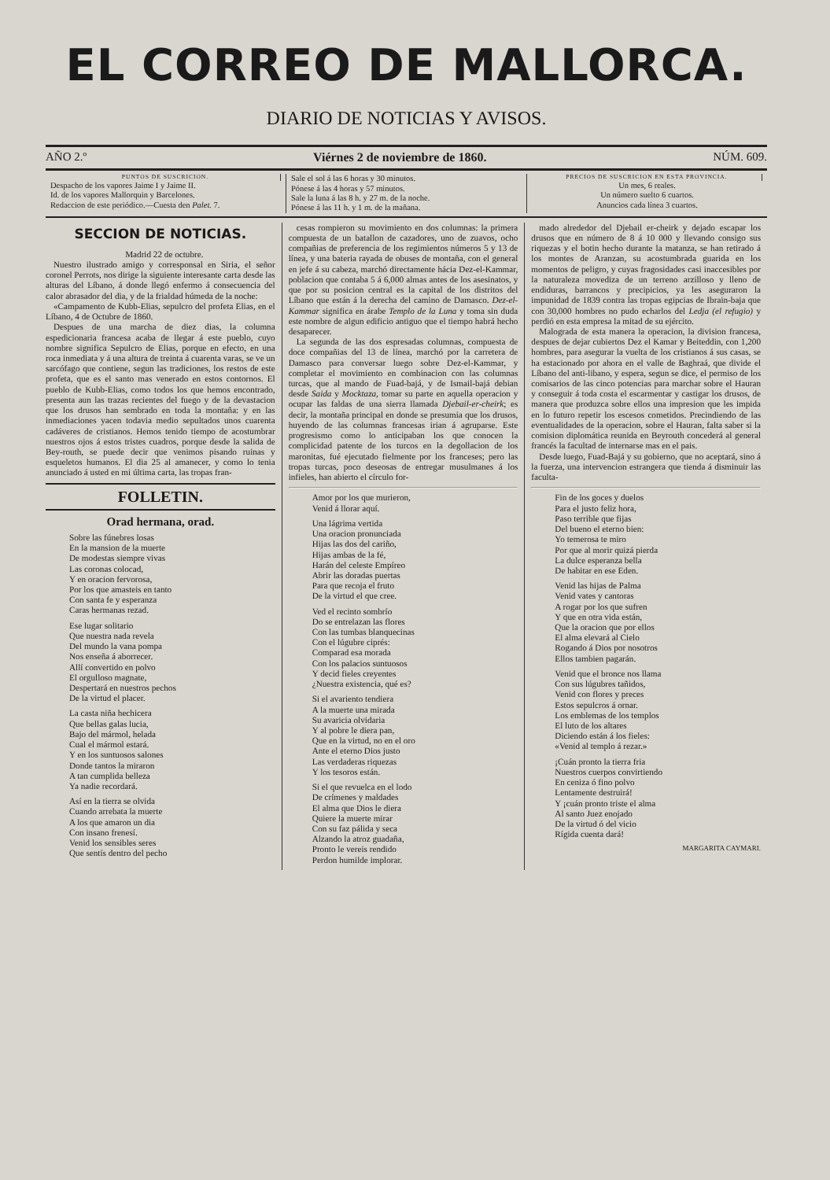EL CORREO DE MALLORCA.
DIARIO DE NOTICIAS Y AVISOS.
AÑO 2.º Viérnes 2 de noviembre de 1860. NÚM. 609.
PUNTOS DE SUSCRICION.
Despacho de los vapores Jaime I y Jaime II.
Id. de los vapores Mallorquin y Barcelones.
Redaccion de este periódico.—Cuesta den Palet. 7.
Sale el sol á las 6 horas y 30 minutos.
Pónese á las 4 horas y 57 minutos.
Sale la luna á las 8 h. y 27 m. de la noche.
Pónese á las 11 h. y 1 m. de la mañana.
PRECIOS DE SUSCRICION EN ESTA PROVINCIA.
Un mes, 6 reales.
Un número suelto 6 cuartos.
Anuncios cada línea 3 cuartos.
SECCION DE NOTICIAS.
Madrid 22 de octubre.
Nuestro ilustrado amigo y corresponsal en Siria, el señor coronel Perrots, nos dirige la siguiente interesante carta desde las alturas del Líbano, á donde llegó enfermo á consecuencia del calor abrasador del dia, y de la frialdad húmeda de la noche:
«Campamento de Kubb-Elias, sepulcro del profeta Elias, en el Líbano, 4 de Octubre de 1860.
Despues de una marcha de diez dias, la columna espedicionaria francesa acaba de llegar á este pueblo, cuyo nombre significa Sepulcro de Elias, porque en efecto, en una roca inmediata y á una altura de treinta á cuarenta varas, se ve un sarcófago que contiene, segun las tradiciones, los restos de este profeta, que es el santo mas venerado en estos contornos. El pueblo de Kubb-Elias, como todos los que hemos encontrado, presenta aun las trazas recientes del fuego y de la devastacion que los drusos han sembrado en toda la montaña: y en las inmediaciones yacen todavia medio sepultados unos cuarenta cadáveres de cristianos. Hemos tenido tiempo de acostumbrar nuestros ojos á estos tristes cuadros, porque desde la salida de Bey-routh, se puede decir que venimos pisando ruinas y esqueletos humanos. El dia 25 al amanecer, y como lo tenia anunciado á usted en mi última carta, las tropas fran-
FOLLETIN.
Orad hermana, orad.
Sobre las fúnebres losas
En la mansion de la muerte
De modestas siempre vivas
Las coronas colocad,
Y en oracion fervorosa,
Por los que amasteis en tanto
Con santa fe y esperanza
Caras hermanas rezad.
Ese lugar solitario
Que nuestra nada revela
Del mundo la vana pompa
Nos enseña á aborrecer.
Allí convertido en polvo
El orgulloso magnate,
Despertará en nuestros pechos
De la virtud el placer.
La casta niña hechicera
Que bellas galas lucia,
Bajo del mármol, helada
Cual el mármol estará.
Y en los suntuosos salones
Donde tantos la miraron
A tan cumplida belleza
Ya nadie recordará.
Así en la tierra se olvida
Cuando arrebata la muerte
A los que amaron un dia
Con insano frenesí.
Venid los sensibles seres
Que sentís dentro del pecho
cesas rompieron su movimiento en dos columnas: la primera compuesta de un batallon de cazadores, uno de zuavos, ocho compañias de preferencia de los regimientos números 5 y 13 de línea, y una bateria rayada de obuses de montaña, con el general en jefe á su cabeza, marchó directamente hácia Dez-el-Kammar, poblacion que contaba 5 á 6,000 almas antes de los asesinatos, y que por su posicion central es la capital de los distritos del Líbano que están á la derecha del camino de Damasco. Dez-el-Kammar significa en árabe Templo de la Luna y toma sin duda este nombre de algun edificio antiguo que el tiempo habrá hecho desaparecer.
La segunda de las dos espresadas columnas, compuesta de doce compañias del 13 de línea, marchó por la carretera de Damasco para conversar luego sobre Dez-el-Kammar, y completar el movimiento en combinacion con las columnas turcas, que al mando de Fuad-bajá, y de Ismail-bajá debian desde Saida y Mocktaza, tomar su parte en aquella operacion y ocupar las faldas de una sierra llamada Djebail-er-cheirk; es decir, la montaña principal en donde se presumia que los drusos, huyendo de las columnas francesas irian á agruparse. Este progresismo como lo anticipaban los que conocen la complicidad patente de los turcos en la degollacion de los maronitas, fué ejecutado fielmente por los franceses; pero las tropas turcas, poco deseosas de entregar musulmanes á los infieles, han abierto el círculo for-
Amor por los que murieron,
Venid á llorar aquí.
Una lágrima vertida
Una oracion pronunciada
Hijas las dos del cariño,
Hijas ambas de la fé,
Harán del celeste Empíreo
Abrir las doradas puertas
Para que recoja el fruto
De la virtud el que cree.
Ved el recinto sombrío
Do se entrelazan las flores
Con las tumbas blanquecinas
Con el lúgubre ciprés:
Comparad esa morada
Con los palacios suntuosos
Y decid fieles creyentes
¿Nuestra existencia, qué es?
Si el avariento tendiera
A la muerte una mirada
Su avaricia olvidaria
Y al pobre le diera pan,
Que en la virtud, no en el oro
Ante el eterno Dios justo
Las verdaderas riquezas
Y los tesoros están.
Si el que revuelca en el lodo
De crímenes y maldades
El alma que Dios le diera
Quiere la muerte mirar
Con su faz pálida y seca
Alzando la atroz guadaña,
Pronto le vereis rendido
Perdon humilde implorar.
mado alrededor del Djebail er-cheirk y dejado escapar los drusos que en número de 8 á 10 000 y llevando consigo sus riquezas y el botin hecho durante la matanza, se han retirado á los montes de Aranzan, su acostumbrada guarida en los momentos de peligro, y cuyas fragosidades casi inaccesibles por la naturaleza movediza de un terreno arzilloso y lleno de endiduras, barrancos y precipicios, ya les aseguraron la impunidad de 1839 contra las tropas egipcias de Ibrain-baja que con 30,000 hombres no pudo echarlos del Ledja (el refugio) y perdió en esta empresa la mitad de su ejército.
Malograda de esta manera la operacion, la division francesa, despues de dejar cubiertos Dez el Kamar y Beiteddin, con 1,200 hombres, para asegurar la vuelta de los cristianos á sus casas, se ha estacionado por ahora en el valle de Baghraá, que divide el Líbano del anti-libano, y espera, segun se dice, el permiso de los comisarios de las cinco potencias para marchar sobre el Hauran y conseguir á toda costa el escarmentar y castigar los drusos, de manera que produzca sobre ellos una impresion que les impida en lo futuro repetir los escesos cometidos. Precindiendo de las eventualidades de la operacion, sobre el Hauran, falta saber si la comision diplomática reunida en Beyrouth concederá al general francés la facultad de internarse mas en el pais.
Desde luego, Fuad-Bajá y su gobierno, que no aceptará, sino á la fuerza, una intervencion estrangera que tienda á disminuir las faculta-
Fin de los goces y duelos
Para el justo feliz hora,
Paso terrible que fijas
Del bueno el eterno bien:
Yo temerosa te miro
Por que al morir quizá pierda
La dulce esperanza bella
De habitar en ese Eden.
Venid las hijas de Palma
Venid vates y cantoras
A rogar por los que sufren
Y que en otra vida están,
Que la oracion que por ellos
El alma elevará al Cielo
Rogando á Dios por nosotros
Ellos tambien pagarán.
Venid que el bronce nos llama
Con sus lúgubres tañidos,
Venid con flores y preces
Estos sepulcros á ornar.
Los emblemas de los templos
El luto de los altares
Diciendo están á los fieles:
«Venid al templo á rezar.»
¡Cuán pronto la tierra fria
Nuestros cuerpos convirtiendo
En ceniza ó fino polvo
Lentamente destruirá!
Y ¡cuán pronto triste el alma
Al santo Juez enojado
De la virtud ó del vicio
Rígida cuenta dará!
MARGARITA CAYMARI.